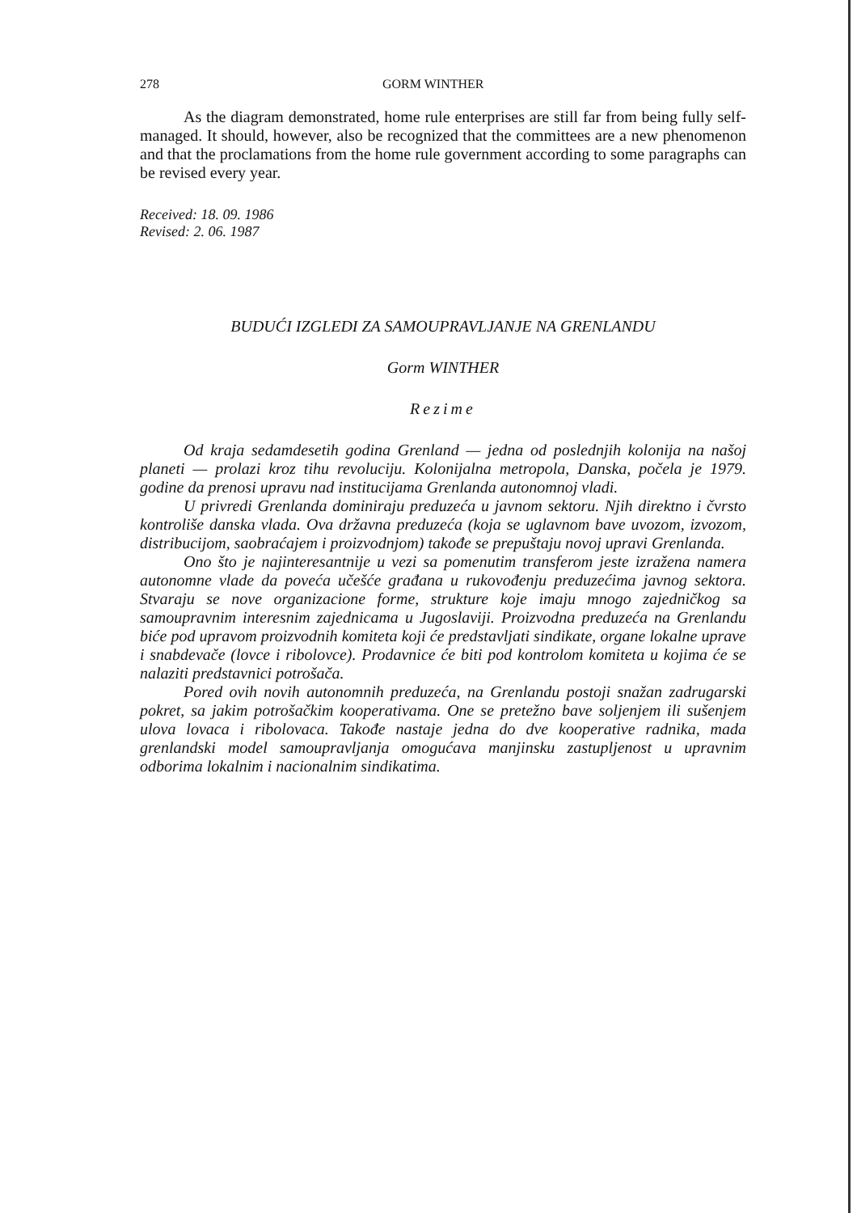278 GORM WINTHER
As the diagram demonstrated, home rule enterprises are still far from being fully self-managed. It should, however, also be recognized that the committees are a new phenomenon and that the proclamations from the home rule government according to some paragraphs can be revised every year.
Received: 18. 09. 1986
Revised: 2. 06. 1987
BUDUĆI IZGLEDI ZA SAMOUPRAVLJANJE NA GRENLANDU
Gorm WINTHER
Rezime
Od kraja sedamdesetih godina Grenland — jedna od poslednjih kolonija na našoj planeti — prolazi kroz tihu revoluciju. Kolonijalna metropola, Danska, počela je 1979. godine da prenosi upravu nad institucijama Grenlanda autonomnoj vladi.
U privredi Grenlanda dominiraju preduzeća u javnom sektoru. Njih direktno i čvrsto kontroliše danska vlada. Ova državna preduzeća (koja se uglavnom bave uvozom, izvozom, distribucijom, saobraćajem i proizvodnjom) takođe se prepuštaju novoj upravi Grenlanda.
Ono što je najinteresantnije u vezi sa pomenutim transferom jeste izražena namera autonomne vlade da poveća učešće građana u rukovođenju preduzećima javnog sektora. Stvaraju se nove organizacione forme, strukture koje imaju mnogo zajedničkog sa samoupravnim interesnim zajednicama u Jugoslaviji. Proizvodna preduzeća na Grenlandu biće pod upravom proizvodnih komiteta koji će predstavljati sindikate, organe lokalne uprave i snabdevače (lovce i ribolovce). Prodavnice će biti pod kontrolom komiteta u kojima će se nalaziti predstavnici potrošača.
Pored ovih novih autonomnih preduzeća, na Grenlandu postoji snažan zadrugarski pokret, sa jakim potrošačkim kooperativama. One se pretežno bave soljenjem ili sušenjem ulova lovaca i ribolovaca. Takođe nastaje jedna do dve kooperative radnika, mada grenlandski model samoupravljanja omogućava manjinsku zastupljenost u upravnim odborima lokalnim i nacionalnim sindikatima.